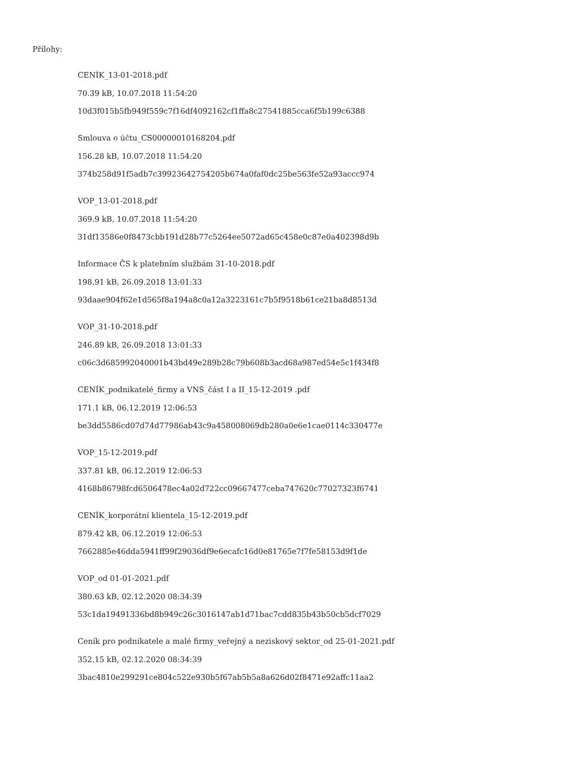Přílohy:
CENÍK_13-01-2018.pdf
70.39 kB, 10.07.2018 11:54:20
10d3f015b5fb949f559c7f16df4092162cf1ffa8c27541885cca6f5b199c6388
Smlouva o účtu_CS00000010168204.pdf
156.28 kB, 10.07.2018 11:54:20
374b258d91f5adb7c39923642754205b674a0faf0dc25be563fe52a93accc974
VOP_13-01-2018.pdf
369.9 kB, 10.07.2018 11:54:20
31df13586e0f8473cbb191d28b77c5264ee5072ad65c458e0c87e0a402398d9b
Informace ČS k platebním službám 31-10-2018.pdf
198.91 kB, 26.09.2018 13:01:33
93daae904f62e1d565f8a194a8c0a12a3223161c7b5f9518b61ce21ba8d8513d
VOP_31-10-2018.pdf
246.89 kB, 26.09.2018 13:01:33
c06c3d685992040001b43bd49e289b28c79b608b3acd68a987ed54e5c1f434f8
CENÍK_podnikatelé_firmy a VNS_část I a II_15-12-2019 .pdf
171.1 kB, 06.12.2019 12:06:53
be3dd5586cd07d74d77986ab43c9a458008069db280a0e6e1cae0114c330477e
VOP_15-12-2019.pdf
337.81 kB, 06.12.2019 12:06:53
4168b86798fcd6506478ec4a02d722cc09667477ceba747620c77027323f6741
CENÍK_korporátní klientela_15-12-2019.pdf
879.42 kB, 06.12.2019 12:06:53
7662885e46dda5941ff99f29036df9e6ecafc16d0e81765e7f7fe58153d9f1de
VOP_od 01-01-2021.pdf
380.63 kB, 02.12.2020 08:34:39
53c1da19491336bd8b949c26c3016147ab1d71bac7cdd835b43b50cb5dcf7029
Ceník pro podnikatele a malé firmy_veřejný a neziskový sektor_od 25-01-2021.pdf
352.15 kB, 02.12.2020 08:34:39
3bac4810e299291ce804c522e930b5f67ab5b5a8a626d02f8471e92affc11aa2